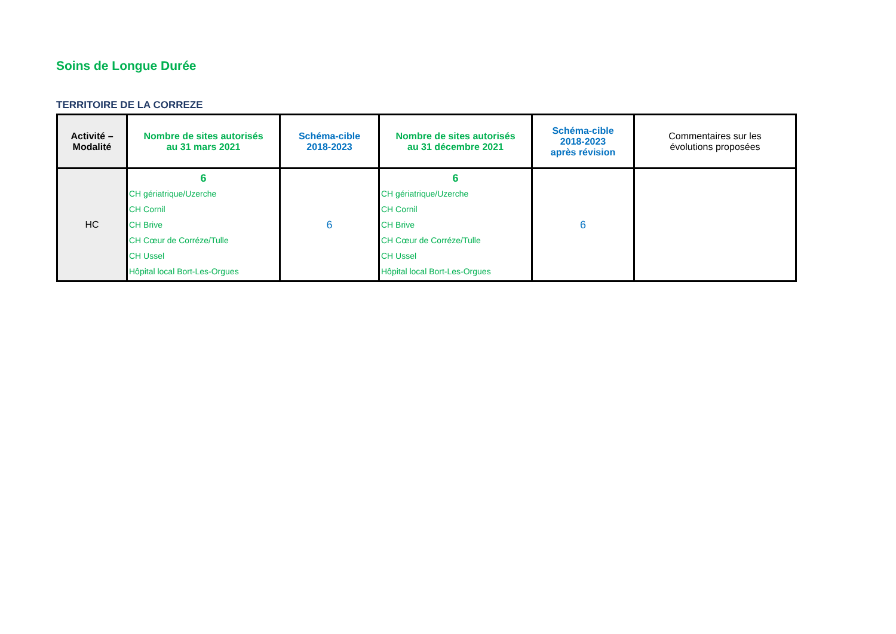Soins de Longue Durée
TERRITOIRE DE LA CORREZE
| Activité – Modalité | Nombre de sites autorisés au 31 mars 2021 | Schéma-cible 2018-2023 | Nombre de sites autorisés au 31 décembre 2021 | Schéma-cible 2018-2023 après révision | Commentaires sur les évolutions proposées |
| HC | 6 CH gériatrique/Uzerche CH Cornil CH Brive CH Cœur de Corréze/Tulle CH Ussel Hôpital local Bort-Les-Orgues | 6 | 6 CH gériatrique/Uzerche CH Cornil CH Brive CH Cœur de Corréze/Tulle CH Ussel Hôpital local Bort-Les-Orgues | 6 | |